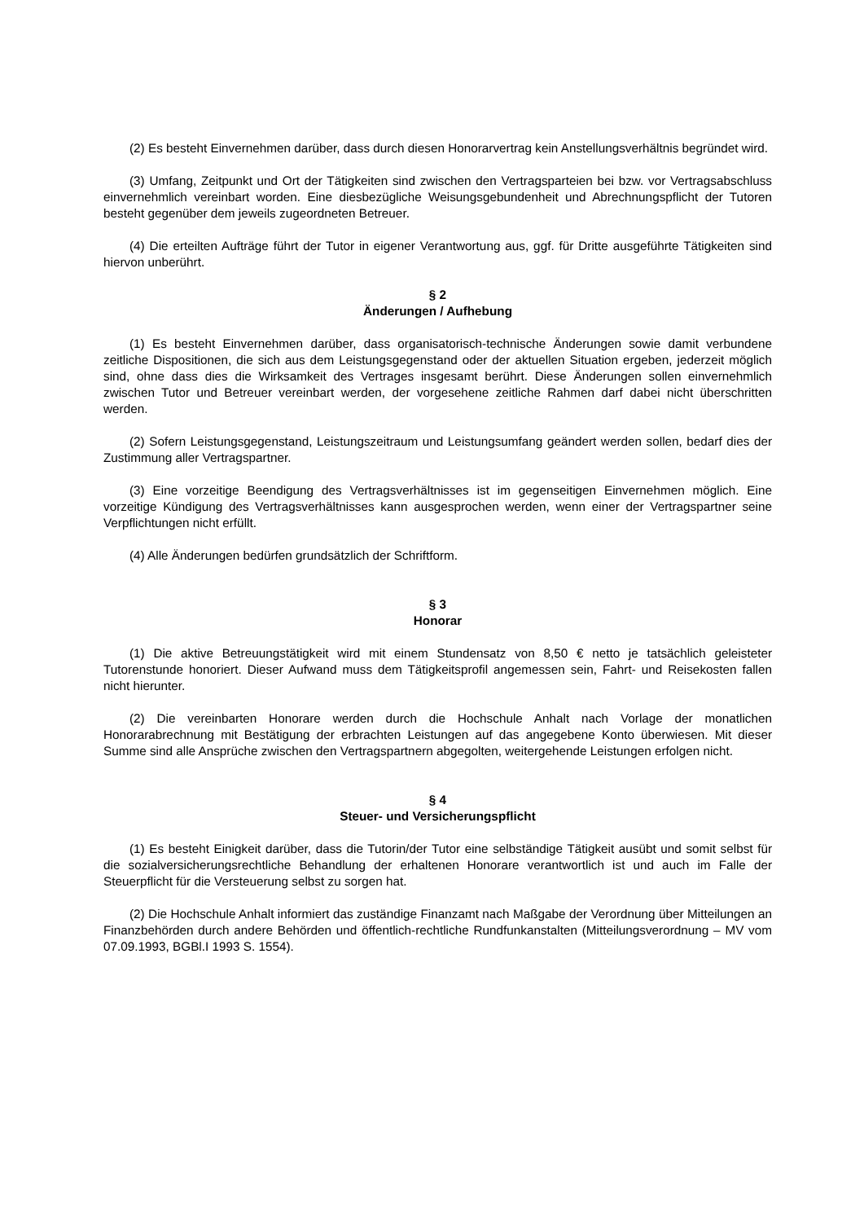(2) Es besteht Einvernehmen darüber, dass durch diesen Honorarvertrag kein Anstellungsverhält­nis begründet wird.
(3) Umfang, Zeitpunkt und Ort der Tätigkeiten sind zwischen den Vertragsparteien bei bzw. vor Vertragsabschluss einvernehmlich vereinbart worden. Eine diesbezügliche Weisungsgebundenheit und Abrechnungspflicht der Tutoren besteht gegenüber dem jeweils zugeordneten Betreuer.
(4) Die erteilten Aufträge führt der Tutor in eigener Verantwortung aus, ggf. für Dritte ausgeführte Tätigkeiten sind hiervon unberührt.
§ 2
Änderungen / Aufhebung
(1) Es besteht Einvernehmen darüber, dass organisatorisch-technische Änderungen sowie damit verbundene zeitliche Dispositionen, die sich aus dem Leistungsgegenstand oder der aktuellen Situation ergeben, jederzeit möglich sind, ohne dass dies die Wirksamkeit des Vertrages insgesamt berührt. Diese Änderungen sollen einvernehmlich zwischen Tutor und Betreuer vereinbart werden, der vorge­sehene zeitliche Rahmen darf dabei nicht überschritten werden.
(2) Sofern Leistungsgegenstand, Leistungszeitraum und Leistungsumfang geändert werden sollen, bedarf dies der Zustimmung aller Vertragspartner.
(3) Eine vorzeitige Beendigung des Vertragsverhältnisses ist im gegenseitigen Einvernehmen möglich. Eine vorzeitige Kündigung des Vertragsverhältnisses kann ausgesprochen werden, wenn ei­ner der Vertragspartner seine Verpflichtungen nicht erfüllt.
(4) Alle Änderungen bedürfen grundsätzlich der Schriftform.
§ 3
Honorar
(1) Die aktive Betreuungstätigkeit wird mit einem Stundensatz von 8,50 € netto je tatsächlich ge­leisteter Tutorenstunde honoriert. Dieser Aufwand muss dem Tätigkeitsprofil angemessen sein, Fahrt- und Reisekosten fallen nicht hierunter.
(2) Die vereinbarten Honorare werden durch die Hochschule Anhalt nach Vorlage der monatlichen Honorarabrechnung mit Bestätigung der erbrachten Leistungen auf das angegebene Konto überwie­sen. Mit dieser Summe sind alle Ansprüche zwischen den Vertragspartnern abgegolten, weitergehende Leistungen erfolgen nicht.
§ 4
Steuer- und Versicherungspflicht
(1) Es besteht Einigkeit darüber, dass die Tutorin/der Tutor eine selbständige Tätigkeit ausübt und somit selbst für die sozialversicherungsrechtliche Behandlung der erhaltenen Honorare verantwortlich ist und auch im Falle der Steuerpflicht für die Versteuerung selbst zu sorgen hat.
(2) Die Hochschule Anhalt informiert das zuständige Finanzamt nach Maßgabe der Verordnung über Mitteilungen an Finanzbehörden durch andere Behörden und öffentlich-rechtliche Rundfunkanstal­ten (Mitteilungsverordnung – MV vom 07.09.1993, BGBl.I 1993 S. 1554).